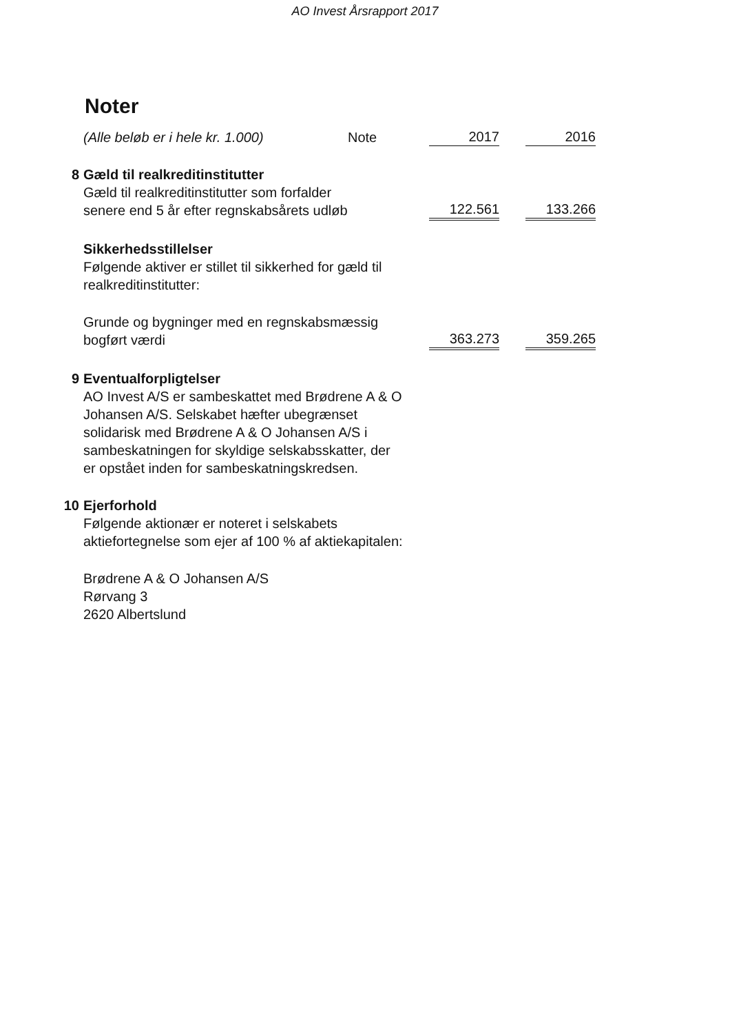AO Invest Årsrapport 2017
Noter
| | (Alle beløb er i hele kr. 1.000) | Note | | 2017 | | 2016 |
| 8 | Gæld til realkreditinstitutter | | | | | |
| | Gæld til realkreditinstitutter som forfalder senere end 5 år efter regnskabsårets udløb | | | 122.561 | | 133.266 |
| | Sikkerhedsstillelser | | | | | |
| | Følgende aktiver er stillet til sikkerhed for gæld til realkreditinstitutter: | | | | | |
| | Grunde og bygninger med en regnskabsmæssig bogført værdi | | | 363.273 | | 359.265 |
| 9 | Eventualforpligtelser | | | | | |
| | AO Invest A/S er sambeskattet med Brødrene A & O Johansen A/S. Selskabet hæfter ubegrænset solidarisk med Brødrene A & O Johansen A/S i sambeskatningen for skyldige selskabsskatter, der er opstået inden for sambeskatningskredsen. | | | | | |
| 10 | Ejerforhold | | | | | |
| | Følgende aktionær er noteret i selskabets aktiefortegnelse som ejer af 100 % af aktiekapitalen: | | | | | |
| | Brødrene A & O Johansen A/S Rørvang 3 2620 Albertslund | | | | | |